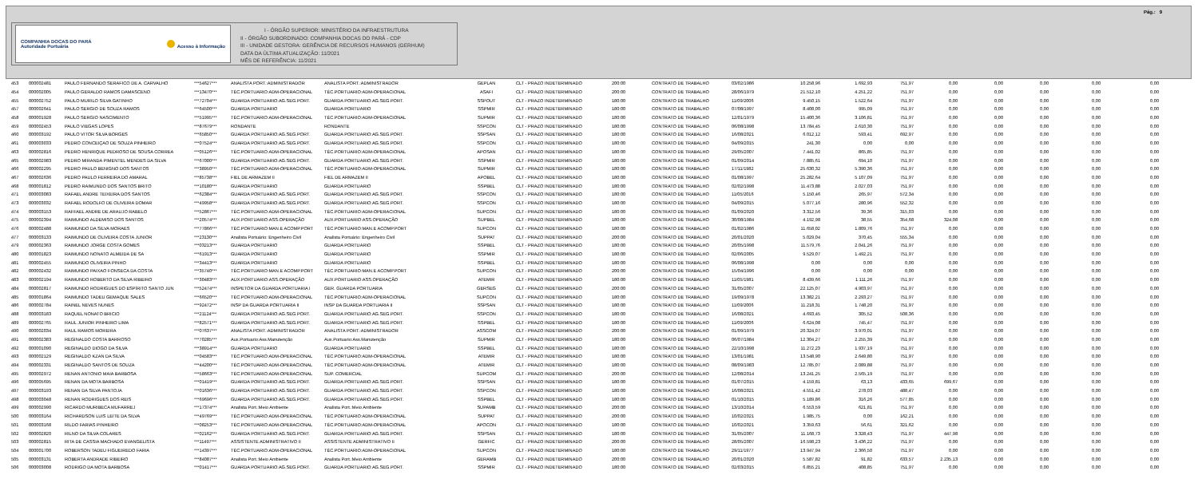Pág.: 9
COMPANHIA DOCAS DO PARÁ
Autoridade Portuária Acesso à Informação
I - ÓRGÃO SUPERIOR: MINISTÉRIO DA INFRAESTRUTURA
II - ÓRGÃO SUBORDINADO: COMPANHIA DOCAS DO PARÁ - CDP
III - UNIDADE GESTORA: GERÊNCIA DE RECURSOS HUMANOS (GERHUM)
DATA DA ÚLTIMA ATUALIZAÇÃO: 11/2021
MÊS DE REFERÊNCIA: 11/2021
| 453 | 000002481 | PAULO FERNANDO SERAFICO DE A. CARVALHO | ***54627*** | ANALISTA PORT.:ADMINISTRADOR | ANALISTA PORT.:ADMINISTRADOR | GEPLAN | CLT - PRAZO INDETERMINADO | 200:00 | CONTRATO DE TRABALHO | 03/02/1986 | 10.258,96 | 1.692,93 | 751,97 | 0,00 | 0,00 | 0,00 | 0,00 | 0,00 |
| 454 | 000002005 | PAULO GERALDO RAMOS DAMASCENO | ***13470*** | TÉC.PORTUARIO:ADM-OPERACIONAL | TÉC.PORTUARIO:ADM-OPERACIONAL | ASAFI | CLT - PRAZO INDETERMINADO | 200:00 | CONTRATO DE TRABALHO | 28/06/1979 | 21.512,10 | 4.251,22 | 751,97 | 0,00 | 0,00 | 0,00 | 0,00 | 0,00 |
| 455 | 000002752 | PAULO MURILO SILVA GATINHO | ***72704*** | GUARDA PORTUARIO:AG.SEG.PORT. | GUARDA PORTUARIO:AG.SEG.PORT. | SSPOUT | CLT - PRAZO INDETERMINADO | 180:00 | CONTRATO DE TRABALHO | 11/09/2006 | 9.450,15 | 1.522,64 | 751,97 | 0,00 | 0,00 | 0,00 | 0,00 | 0,00 |
| 457 | 000002641 | PAULO SERGIO DE SOUZA RAMOS | ***64500*** | GUARDA PORTUARIO | GUARDA PORTUARIO | SSPMIR | CLT - PRAZO INDETERMINADO | 180:00 | CONTRATO DE TRABALHO | 07/08/1997 | 8.408,00 | 995,09 | 751,97 | 0,00 | 0,00 | 0,00 | 0,00 | 0,00 |
| 458 | 000001928 | PAULO SERGIO NASCIMENTO | ***51995*** | TÉC.PORTUARIO:ADM-OPERACIONAL | TÉC.PORTUARIO:ADM-OPERACIONAL | SUPMIR | CLT - PRAZO INDETERMINADO | 180:00 | CONTRATO DE TRABALHO | 12/01/1979 | 15.400,36 | 3.106,81 | 751,97 | 0,00 | 0,00 | 0,00 | 0,00 | 0,00 |
| 459 | 000002453 | PAULO VIEGAS LOPES | ***87679*** | RONDANTE | RONDANTE | SSPCON | CLT - PRAZO INDETERMINADO | 180:00 | CONTRATO DE TRABALHO | 06/08/1998 | 13.784,45 | 2.610,30 | 751,97 | 0,00 | 0,00 | 0,00 | 0,00 | 0,00 |
| 460 | 000003192 | PAULO VITOR SILVA BORGES | ***65850*** | GUARDA PORTUARIO:AG.SEG.PORT. | GUARDA PORTUARIO:AG.SEG.PORT. | SSPSAN | CLT - PRAZO INDETERMINADO | 180:00 | CONTRATO DE TRABALHO | 16/08/2021 | 6.012,12 | 593,41 | 692,97 | 0,00 | 0,00 | 0,00 | 0,00 | 0,00 |
| 461 | 000003033 | PEDRO CONCEIÇAO DE SOUZA PINHEIRO | ***07524*** | GUARDA PORTUARIO:AG.SEG.PORT. | GUARDA PORTUARIO:AG.SEG.PORT. | SSPCON | CLT - PRAZO INDETERMINADO | 180:00 | CONTRATO DE TRABALHO | 04/09/2015 | 241,30 | 0,00 | 0,00 | 0,00 | 0,00 | 0,00 | 0,00 | 0,00 |
| 463 | 000002816 | PEDRO HENRIQUE PEDROSO DE SOUSA CORREA | ***05126*** | TÉC.PORTUARIO:ADM-OPERACIONAL | TÉC.PORTUARIO:ADM-OPERACIONAL | APOSAN | CLT - PRAZO INDETERMINADO | 180:00 | CONTRATO DE TRABALHO | 29/05/2007 | 7.441,02 | 865,85 | 751,97 | 0,00 | 0,00 | 0,00 | 0,00 | 0,00 |
| 465 | 000002983 | PEDRO MIRANDA PIMENTEL MENDES DA SILVA | ***67000*** | GUARDA PORTUARIO:AG.SEG.PORT. | GUARDA PORTUARIO:AG.SEG.PORT. | SSPMIR | CLT - PRAZO INDETERMINADO | 180:00 | CONTRATO DE TRABALHO | 01/09/2014 | 7.885,61 | 694,10 | 751,97 | 0,00 | 0,00 | 0,00 | 0,00 | 0,00 |
| 466 | 000002295 | PEDRO PAULO BENIGNO DOS SANTOS | ***38950*** | TÉC.PORTUARIO:ADM-OPERACIONAL | TÉC.PORTUARIO:ADM-OPERACIONAL | SUPMIR | CLT - PRAZO INDETERMINADO | 180:00 | CONTRATO DE TRABALHO | 17/11/1982 | 25.630,32 | 5.390,36 | 751,97 | 0,00 | 0,00 | 0,00 | 0,00 | 0,00 |
| 467 | 000002636 | PEDRO PAULO FERREIRA DO AMARAL | ***85738*** | FIEL DE ARMAZEM II | FIEL DE ARMAZEM II | APOBEL | CLT - PRAZO INDETERMINADO | 180:00 | CONTRATO DE TRABALHO | 01/08/1997 | 25.282,64 | 5.107,09 | 751,97 | 0,00 | 0,00 | 0,00 | 0,00 | 0,00 |
| 468 | 000001812 | PEDRO RAIMUNDO DOS SANTOS BRITO | ***10180*** | GUARDA PORTUARIO | GUARDA PORTUARIO | SSPBEL | CLT - PRAZO INDETERMINADO | 180:00 | CONTRATO DE TRABALHO | 02/02/1998 | 11.473,88 | 2.027,03 | 751,97 | 0,00 | 0,00 | 0,00 | 0,00 | 0,00 |
| 471 | 000003083 | RAFAEL ANDRE TEIXEIRA DOS SANTOS | ***62384*** | GUARDA PORTUARIO:AG.SEG.PORT. | GUARDA PORTUARIO:AG.SEG.PORT. | SSPCON | CLT - PRAZO INDETERMINADO | 180:00 | CONTRATO DE TRABALHO | 11/05/2016 | 5.150,46 | 265,97 | 572,34 | 0,00 | 0,00 | 0,00 | 0,00 | 0,00 |
| 473 | 000003032 | RAFAEL RODOLFO DE OLIVEIRA DOMAR | ***49958*** | GUARDA PORTUARIO:AG.SEG.PORT. | GUARDA PORTUARIO:AG.SEG.PORT. | SSPCON | CLT - PRAZO INDETERMINADO | 180:00 | CONTRATO DE TRABALHO | 04/09/2015 | 5.077,16 | 280,96 | 552,32 | 0,00 | 0,00 | 0,00 | 0,00 | 0,00 |
| 474 | 000003153 | RAFFAEL ANDRE DE ARAUJO RABELO | ***52867*** | TÉC.PORTUARIO:ADM-OPERACIONAL | TÉC.PORTUARIO:ADM-OPERACIONAL | SUPCON | CLT - PRAZO INDETERMINADO | 180:00 | CONTRATO DE TRABALHO | 01/09/2020 | 3.312,56 | 39,36 | 315,03 | 0,00 | 0,00 | 0,00 | 0,00 | 0,00 |
| 475 | 000002394 | RAIMUNDO ALDEMISO DOS SANTOS | ***20574*** | AUX.PORTUARIO:ASS.OPERAÇÃO | AUX.PORTUARIO:ASS.OPERAÇÃO | SUPBEL | CLT - PRAZO INDETERMINADO | 180:00 | CONTRATO DE TRABALHO | 30/08/1984 | 4.192,98 | 38,55 | 354,68 | 324,08 | 0,00 | 0,00 | 0,00 | 0,00 |
| 476 | 000002488 | RAIMUNDO DA SILVA MORAES | ***77866*** | TÉC.PORTUARIO:MAN.E ACOMP.PORT | TÉC.PORTUARIO:MAN.E ACOMP.PORT | SUPCON | CLT - PRAZO INDETERMINADO | 180:00 | CONTRATO DE TRABALHO | 01/02/1986 | 11.658,02 | 1.809,76 | 751,97 | 0,00 | 0,00 | 0,00 | 0,00 | 0,00 |
| 477 | 000003133 | RAIMUNDO DE OLIVEIRA COSTA JUNIOR | ***23130*** | Analista Portuário: Engenheiro Civil | Analista Portuário: Engenheiro Civil | SUPPAT | CLT - PRAZO INDETERMINADO | 200:00 | CONTRATO DE TRABALHO | 20/01/2020 | 5.029,04 | 370,45 | 555,34 | 0,00 | 0,00 | 0,00 | 0,00 | 0,00 |
| 479 | 000002363 | RAIMUNDO JORGE COSTA GOMES | ***03213*** | GUARDA PORTUARIO | GUARDA PORTUARIO | SSPBEL | CLT - PRAZO INDETERMINADO | 180:00 | CONTRATO DE TRABALHO | 20/05/1998 | 11.579,76 | 2.041,26 | 751,97 | 0,00 | 0,00 | 0,00 | 0,00 | 0,00 |
| 480 | 000001823 | RAIMUNDO NONATO ALMEIDA DE SA | ***61913*** | GUARDA PORTUARIO | GUARDA PORTUARIO | SSPMIR | CLT - PRAZO INDETERMINADO | 180:00 | CONTRATO DE TRABALHO | 02/06/2005 | 9.529,07 | 1.492,21 | 751,97 | 0,00 | 0,00 | 0,00 | 0,00 | 0,00 |
| 481 | 000002455 | RAIMUNDO OLIVEIRA PINHO | ***34413*** | GUARDA PORTUARIO | GUARDA PORTUARIO | SSPBEL | CLT - PRAZO INDETERMINADO | 180:00 | CONTRATO DE TRABALHO | 06/08/1998 | 0,00 | 0,00 | 0,00 | 0,00 | 0,00 | 0,00 | 0,00 | 0,00 |
| 482 | 000002432 | RAIMUNDO PAIXAO FONSECA DA COSTA | ***35740*** | TÉC.PORTUARIO:MAN.E ACOMP.PORT | TÉC.PORTUARIO:MAN.E ACOMP.PORT | SUPCON | CLT - PRAZO INDETERMINADO | 200:00 | CONTRATO DE TRABALHO | 15/04/1996 | 0,00 | 0,00 | 0,00 | 0,00 | 0,00 | 0,00 | 0,00 | 0,00 |
| 483 | 000002194 | RAIMUNDO ROBERTO DA SILVA RIBEIRO | ***30483*** | AUX.PORTUARIO:ASS.OPERAÇÃO | AUX.PORTUARIO:ASS.OPERAÇÃO | ATEMIR | CLT - PRAZO INDETERMINADO | 180:00 | CONTRATO DE TRABALHO | 11/05/1981 | 8.439,66 | 1.111,26 | 751,97 | 0,00 | 0,00 | 0,00 | 0,00 | 0,00 |
| 484 | 000002817 | RAIMUNDO RODRIGUES DO ESPÍRITO SANTO JUN | ***52474*** | INSPETOR DA GUARDA PORTUARIA I | GER. GUARDA PORTUARIA | GERSEG | CLT - PRAZO INDETERMINADO | 200:00 | CONTRATO DE TRABALHO | 31/05/2007 | 22.125,07 | 4.903,97 | 751,97 | 0,00 | 0,00 | 0,00 | 0,00 | 0,00 |
| 485 | 000001864 | RAIMUNDO TADEU GEMAQUE SALES | ***66520*** | TÉC.PORTUARIO:ADM-OPERACIONAL | TÉC.PORTUARIO:ADM-OPERACIONAL | SUPCON | CLT - PRAZO INDETERMINADO | 180:00 | CONTRATO DE TRABALHO | 19/09/1978 | 13.382,21 | 2.293,27 | 751,97 | 0,00 | 0,00 | 0,00 | 0,00 | 0,00 |
| 486 | 000002784 | RAINEL NEVES NUNES | ***92472*** | INSP DA GUARDA PORTUARIA II | INSP DA GUARDA PORTUARIA II | SSPSAN | CLT - PRAZO INDETERMINADO | 180:00 | CONTRATO DE TRABALHO | 11/09/2006 | 11.218,31 | 1.748,20 | 751,97 | 0,00 | 0,00 | 0,00 | 0,00 | 0,00 |
| 488 | 000003183 | RAQUEL NONATO BRICIO | ***21124*** | GUARDA PORTUARIO:AG.SEG.PORT. | GUARDA PORTUARIO:AG.SEG.PORT. | SSPCON | CLT - PRAZO INDETERMINADO | 180:00 | CONTRATO DE TRABALHO | 16/08/2021 | 4.693,45 | 305,52 | 508,36 | 0,00 | 0,00 | 0,00 | 0,00 | 0,00 |
| 489 | 000002765 | RAUL JUNIOR PINHEIRO LIMA | ***82571*** | GUARDA PORTUARIO:AG.SEG.PORT. | GUARDA PORTUARIO:AG.SEG.PORT. | SSPBEL | CLT - PRAZO INDETERMINADO | 180:00 | CONTRATO DE TRABALHO | 11/09/2006 | 6.624,08 | 745,47 | 751,97 | 0,00 | 0,00 | 0,00 | 0,00 | 0,00 |
| 490 | 000002034 | RAUL RAMOS MOREIRA | ***07637*** | ANALISTA PORT.:ADMINISTRADOR | ANALISTA PORT.:ADMINISTRADOR | ASSCOM | CLT - PRAZO INDETERMINADO | 200:00 | CONTRATO DE TRABALHO | 01/09/1979 | 20.324,07 | 3.970,01 | 751,97 | 0,00 | 0,00 | 0,00 | 0,00 | 0,00 |
| 491 | 000002383 | REGINALDO COSTA BARROSO | ***70285*** | Aux.Portuario:Ass.Manutenção | Aux.Portuario:Ass.Manutenção | SUPMIR | CLT - PRAZO INDETERMINADO | 180:00 | CONTRATO DE TRABALHO | 06/07/1984 | 12.304,27 | 2.255,39 | 751,97 | 0,00 | 0,00 | 0,00 | 0,00 | 0,00 |
| 492 | 000001090 | REGINALDO DIOGO DA SILVA | ***38914*** | GUARDA PORTUARIO | GUARDA PORTUARIO | SSPBEL | CLT - PRAZO INDETERMINADO | 180:00 | CONTRATO DE TRABALHO | 22/10/1998 | 11.272,23 | 1.937,19 | 751,97 | 0,00 | 0,00 | 0,00 | 0,00 | 0,00 |
| 493 | 000002129 | REGINALDO KZAN DA SILVA | ***04583*** | TÉC.PORTUARIO:ADM-OPERACIONAL | TÉC.PORTUARIO:ADM-OPERACIONAL | ATEMIR | CLT - PRAZO INDETERMINADO | 180:00 | CONTRATO DE TRABALHO | 13/01/1981 | 13.548,90 | 2.649,80 | 751,97 | 0,00 | 0,00 | 0,00 | 0,00 | 0,00 |
| 494 | 000002331 | REGINALDO SANTOS DE SOUZA | ***44200*** | TÉC.PORTUARIO:ADM-OPERACIONAL | TÉC.PORTUARIO:ADM-OPERACIONAL | ATEMIR | CLT - PRAZO INDETERMINADO | 180:00 | CONTRATO DE TRABALHO | 08/09/1983 | 12.785,07 | 2.089,88 | 751,97 | 0,00 | 0,00 | 0,00 | 0,00 | 0,00 |
| 495 | 000002972 | RENAN ANTONIO MAIA BARBOSA | ***58663*** | TÉC.PORTUARIO:ADM-OPERACIONAL | SUP. COMERCIAL | SUPCOM | CLT - PRAZO INDETERMINADO | 200:00 | CONTRATO DE TRABALHO | 12/08/2014 | 13.241,25 | 2.565,19 | 751,97 | 0,00 | 0,00 | 0,00 | 0,00 | 0,00 |
| 496 | 000005695 | RENAN DA MOTA BARBOSA | ***01419*** | GUARDA PORTUARIO:AG.SEG.PORT. | GUARDA PORTUARIO:AG.SEG.PORT. | SSPSAN | CLT - PRAZO INDETERMINADO | 180:00 | CONTRATO DE TRABALHO | 01/07/2015 | 4.159,81 | 63,13 | 433,65 | 699,67 | 0,00 | 0,00 | 0,00 | 0,00 |
| 497 | 000003193 | RENAN DA SILVA PANTOJA | ***01636*** | GUARDA PORTUARIO:AG.SEG.PORT. | GUARDA PORTUARIO:AG.SEG.PORT. | SSPCON | CLT - PRAZO INDETERMINADO | 180:00 | CONTRATO DE TRABALHO | 16/08/2021 | 4.551,42 | 278,03 | 488,47 | 0,00 | 0,00 | 0,00 | 0,00 | 0,00 |
| 498 | 000003048 | RENAN RODRIGUES DOS REIS | ***69696*** | GUARDA PORTUARIO:AG.SEG.PORT. | GUARDA PORTUARIO:AG.SEG.PORT. | SSPBEL | CLT - PRAZO INDETERMINADO | 180:00 | CONTRATO DE TRABALHO | 01/10/2015 | 5.189,86 | 316,26 | 577,85 | 0,00 | 0,00 | 0,00 | 0,00 | 0,00 |
| 499 | 000002990 | RICARDO MURIBECA MUFARREJ | ***17374*** | Analista Port.:Meio Ambiente | Analista Port.:Meio Ambiente | SUPAMB | CLT - PRAZO INDETERMINADO | 200:00 | CONTRATO DE TRABALHO | 13/10/2014 | 6.553,59 | 621,81 | 751,97 | 0,00 | 0,00 | 0,00 | 0,00 | 0,00 |
| 500 | 000003164 | RICHARDSON LUIS LEITE DA SILVA | ***49769*** | TÉC.PORTUARIO:ADM-OPERACIONAL | TÉC.PORTUARIO:ADM-OPERACIONAL | SUPPAT | CLT - PRAZO INDETERMINADO | 200:00 | CONTRATO DE TRABALHO | 10/02/2021 | 1.985,75 | 0,00 | 162,21 | 0,00 | 0,00 | 0,00 | 0,00 | 0,00 |
| 501 | 000003168 | RILDO FARIAS PINHEIRO | ***08253*** | TÉC.PORTUARIO:ADM-OPERACIONAL | TÉC.PORTUARIO:ADM-OPERACIONAL | APOCON | CLT - PRAZO INDETERMINADO | 180:00 | CONTRATO DE TRABALHO | 10/02/2021 | 3.359,63 | 56,61 | 321,62 | 0,00 | 0,00 | 0,00 | 0,00 | 0,00 |
| 502 | 000002820 | RILNO DA SILVA COLARES | ***02162*** | GUARDA PORTUARIO:AG.SEG.PORT. | GUARDA PORTUARIO:AG.SEG.PORT. | SSPSAN | CLT - PRAZO INDETERMINADO | 180:00 | CONTRATO DE TRABALHO | 31/05/2007 | 11.168,73 | 3.328,43 | 751,97 | 447,98 | 0,00 | 0,00 | 0,00 | 0,00 |
| 503 | 000002815 | RITA DE CASSIA MACHADO EVANGELISTA | ***11497*** | ASSISTENTE ADMINISTRATIVO II | ASSISTENTE ADMINISTRATIVO II | GERFIC | CLT - PRAZO INDETERMINADO | 200:00 | CONTRATO DE TRABALHO | 28/05/2007 | 16.598,23 | 3.436,22 | 751,97 | 0,00 | 0,00 | 0,00 | 0,00 | 0,00 |
| 504 | 000001700 | ROBERSON TADEU FIGUEIREDO FARIA | ***14397*** | TÉC.PORTUARIO:ADM-OPERACIONAL | TÉC.PORTUARIO:ADM-OPERACIONAL | SUPCON | CLT - PRAZO INDETERMINADO | 180:00 | CONTRATO DE TRABALHO | 29/11/1977 | 13.947,94 | 2.366,50 | 751,97 | 0,00 | 0,00 | 0,00 | 0,00 | 0,00 |
| 505 | 000003131 | ROBERTA ANDRADE RIBEIRO | ***84087*** | Analista Port.:Meio Ambiente | Analista Port.:Meio Ambiente | GERAMB | CLT - PRAZO INDETERMINADO | 200:00 | CONTRATO DE TRABALHO | 20/01/2020 | 5.587,82 | 91,82 | 633,57 | 2.235,13 | 0,00 | 0,00 | 0,00 | 0,00 |
| 506 | 000003008 | RODRIGO DA MOTA BARBOSA | ***01417*** | GUARDA PORTUARIO:AG.SEG.PORT. | GUARDA PORTUARIO:AG.SEG.PORT. | SSPMIR | CLT - PRAZO INDETERMINADO | 180:00 | CONTRATO DE TRABALHO | 02/03/2015 | 6.855,21 | 408,85 | 751,97 | 0,00 | 0,00 | 0,00 | 0,00 | 0,00 |